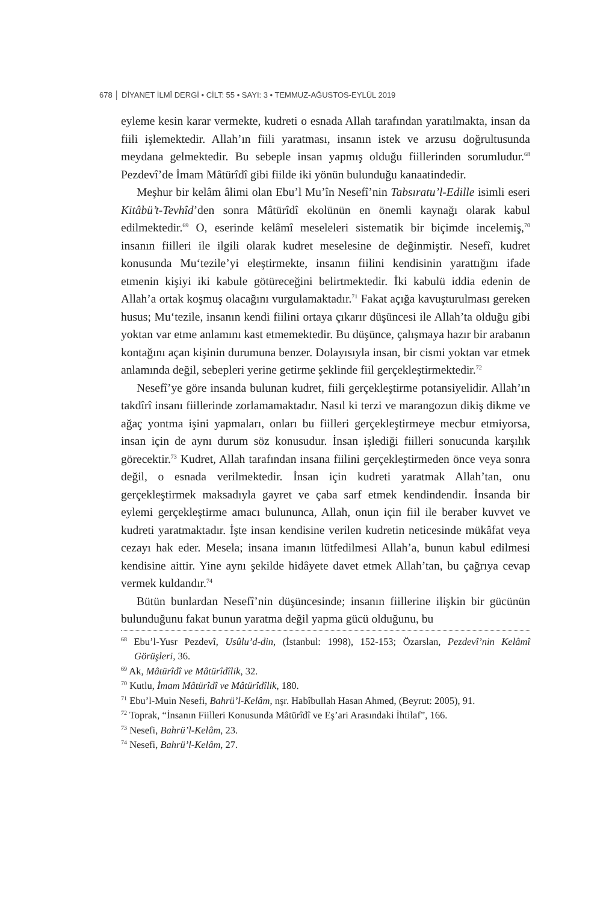678 │ DİYANET İLMÎ DERGİ • CİLT: 55 • SAYI: 3 • TEMMUZ-AĞUSTOS-EYLÜL 2019
eyleme kesin karar vermekte, kudreti o esnada Allah tarafından yaratılmakta, insan da fiili işlemektedir. Allah’ın fiili yaratması, insanın istek ve arzusu doğrultusunda meydana gelmektedir. Bu sebeple insan yapmış olduğu fiillerinden sorumludur.<sup>68</sup> Pezdevî’de İmam Mâtürîdî gibi fiilde iki yönün bulunduğu kanaatindedir.
Meşhur bir kelâm âlimi olan Ebu’l Mu’în Nesefî’nin Tabsıratu’l-Edille isimli eseri Kitâbü’t-Tevhîd’den sonra Mâtürîdî ekolünün en önemli kaynağı olarak kabul edilmektedir.<sup>69</sup> O, eserinde kelâmî meseleleri sistematik bir biçimde incelemiş,<sup>70</sup> insanın fiilleri ile ilgili olarak kudret meselesine de değinmiştir. Nesefî, kudret konusunda Mu‘tezile’yi eleştirmekte, insanın fiilini kendisinin yarattığını ifade etmenin kişiyi iki kabule götüreceğini belirtmektedir. İki kabulü iddia edenin de Allah’a ortak koşmuş olacağını vurgulamaktadır.<sup>71</sup> Fakat açığa kavuşturulması gereken husus; Mu‘tezile, insanın kendi fiilini ortaya çıkarır düşüncesi ile Allah’ta olduğu gibi yoktan var etme anlamını kast etmemektedir. Bu düşünce, çalışmaya hazır bir arabanın kontağını açan kişinin durumuna benzer. Dolayısıyla insan, bir cismi yoktan var etmek anlamında değil, sebepleri yerine getirme şeklinde fiil gerçekleştirmektedir.<sup>72</sup>
Nesefî’ye göre insanda bulunan kudret, fiili gerçekleştirme potansiyelidir. Allah’ın takdîrî insanı fiillerinde zorlamamaktadır. Nasıl ki terzi ve marangozun dikiş dikme ve ağaç yontma işini yapmaları, onları bu fiilleri gerçekleştirmeye mecbur etmiyorsa, insan için de aynı durum söz konusudur. İnsan işlediği fiilleri sonucunda karşılık görecektir.<sup>73</sup> Kudret, Allah tarafından insana fiilini gerçekleştirmeden önce veya sonra değil, o esnada verilmektedir. İnsan için kudreti yaratmak Allah’tan, onu gerçekleştirmek maksadıyla gayret ve çaba sarf etmek kendindendir. İnsanda bir eylemi gerçekleştirme amacı bulununca, Allah, onun için fiil ile beraber kuvvet ve kudreti yaratmaktadır. İşte insan kendisine verilen kudretin neticesinde mükâfat veya cezayı hak eder. Mesela; insana imanın lütfedilmesi Allah’a, bunun kabul edilmesi kendisine aittir. Yine aynı şekilde hidâyete davet etmek Allah’tan, bu çağrıya cevap vermek kuldandır.<sup>74</sup>
Bütün bunlardan Nesefî’nin düşüncesinde; insanın fiillerine ilişkin bir gücünün bulunduğunu fakat bunun yaratma değil yapma gücü olduğunu, bu
<sup>68</sup> Ebu’l-Yusr Pezdevî, Usûlu’d-din, (İstanbul: 1998), 152-153; Özarslan, Pezdevî’nin Kelâmî Görüşleri, 36.
<sup>69</sup> Ak, Mâtürîdî ve Mâtürîdîlik, 32.
<sup>70</sup> Kutlu, İmam Mâtürîdî ve Mâtürîdîlik, 180.
<sup>71</sup> Ebu’l-Muin Nesefi, Bahrü’l-Kelâm, nşr. Habîbullah Hasan Ahmed, (Beyrut: 2005), 91.
<sup>72</sup> Toprak, “İnsanın Fiilleri Konusunda Mâtürîdî ve Eş’ari Arasındaki İhtilaf”, 166.
<sup>73</sup> Nesefi, Bahrü’l-Kelâm, 23.
<sup>74</sup> Nesefi, Bahrü’l-Kelâm, 27.